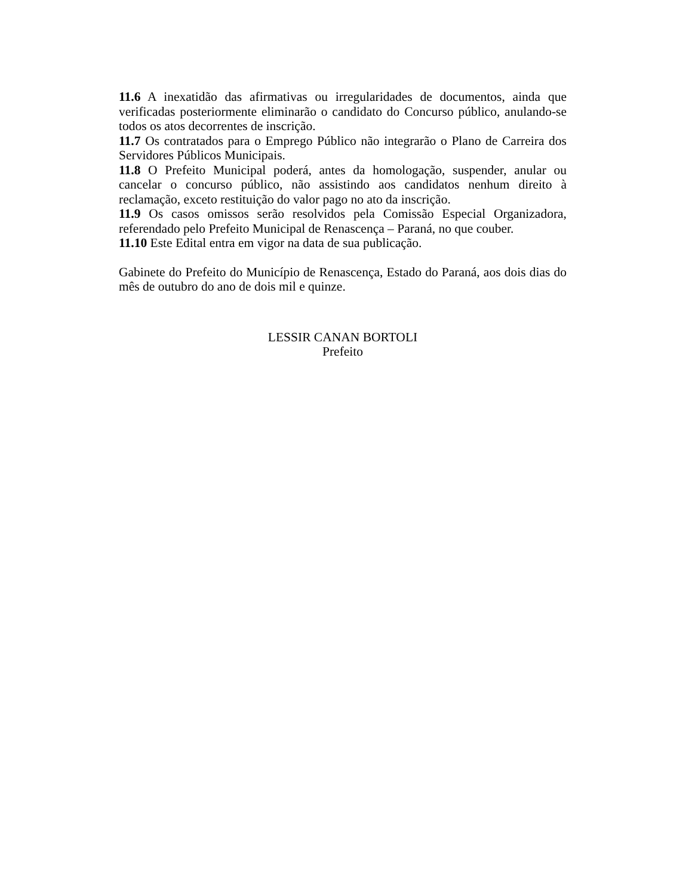11.6 A inexatidão das afirmativas ou irregularidades de documentos, ainda que verificadas posteriormente eliminarão o candidato do Concurso público, anulando-se todos os atos decorrentes de inscrição.
11.7 Os contratados para o Emprego Público não integrarão o Plano de Carreira dos Servidores Públicos Municipais.
11.8 O Prefeito Municipal poderá, antes da homologação, suspender, anular ou cancelar o concurso público, não assistindo aos candidatos nenhum direito à reclamação, exceto restituição do valor pago no ato da inscrição.
11.9 Os casos omissos serão resolvidos pela Comissão Especial Organizadora, referendado pelo Prefeito Municipal de Renascença – Paraná, no que couber.
11.10 Este Edital entra em vigor na data de sua publicação.
Gabinete do Prefeito do Município de Renascença, Estado do Paraná, aos dois dias do mês de outubro do ano de dois mil e quinze.
LESSIR CANAN BORTOLI
Prefeito